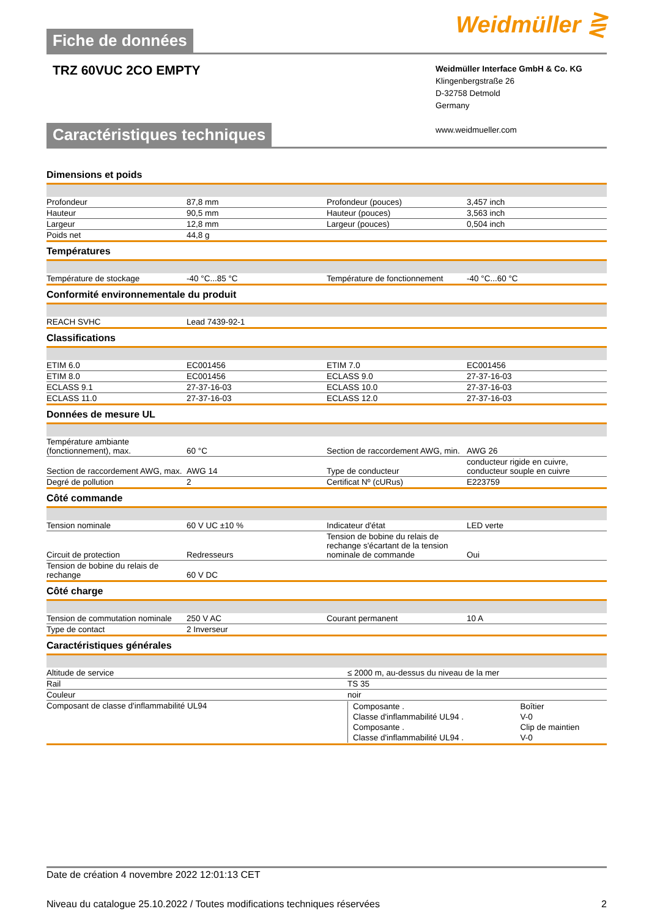Fiche de données
Weidmüller ⋛
TRZ 60VUC 2CO EMPTY
Weidmüller Interface GmbH & Co. KG
Klingenbergstraße 26
D-32758 Detmold
Germany
www.weidmueller.com
Caractéristiques techniques
Dimensions et poids
| Profondeur | 87,8 mm | | Profondeur (pouces) | 3,457 inch |
| Hauteur | 90,5 mm | | Hauteur (pouces) | 3,563 inch |
| Largeur | 12,8 mm | | Largeur (pouces) | 0,504 inch |
| Poids net | 44,8 g | | | |
Températures
| Température de stockage | -40 °C...85 °C | | Température de fonctionnement | -40 °C...60 °C |
Conformité environnementale du produit
| REACH SVHC | Lead 7439-92-1 | | | |
Classifications
| ETIM 6.0 | EC001456 | | ETIM 7.0 | EC001456 |
| ETIM 8.0 | EC001456 | | ECLASS 9.0 | 27-37-16-03 |
| ECLASS 9.1 | 27-37-16-03 | | ECLASS 10.0 | 27-37-16-03 |
| ECLASS 11.0 | 27-37-16-03 | | ECLASS 12.0 | 27-37-16-03 |
Données de mesure UL
| Température ambiante (fonctionnement), max. | 60 °C | | Section de raccordement AWG, min. | AWG 26 |
| Section de raccordement AWG, max. | AWG 14 | | Type de conducteur | conducteur rigide en cuivre, conducteur souple en cuivre |
| Degré de pollution | 2 | | Certificat Nº (cURus) | E223759 |
Côté commande
| Tension nominale | 60 V UC ±10 % | | Indicateur d'état | LED verte |
| Circuit de protection | Redresseurs | | Tension de bobine du relais de rechange s'écartant de la tension nominale de commande | Oui |
| Tension de bobine du relais de rechange | 60 V DC | | | |
Côté charge
| Tension de commutation nominale | 250 V AC | | Courant permanent | 10 A |
| Type de contact | 2 Inverseur | | | |
Caractéristiques générales
| Altitude de service | ≤ 2000 m, au-dessus du niveau de la mer |
| Rail | TS 35 |
| Couleur | noir |
| Composant de classe d'inflammabilité UL94 | / Composante . / Boîtier / / Classe d'inflammabilité UL94 . / V-0 / / Composante . / Clip de maintien / / Classe d'inflammabilité UL94 . / V-0 / |
Date de création 4 novembre 2022 12:01:13 CET
Niveau du catalogue 25.10.2022 / Toutes modifications techniques réservées 2